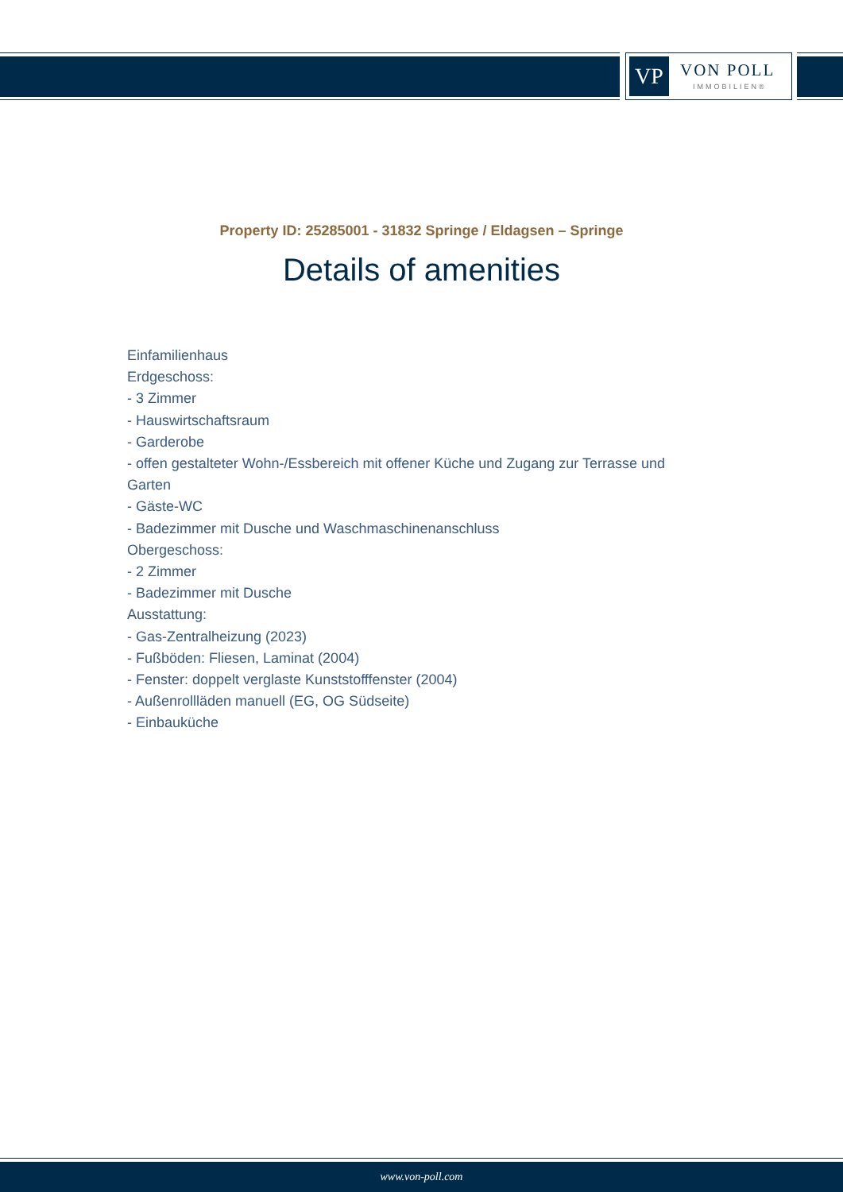VP
VON POLL
IMMOBILIEN®
Property ID: 25285001 - 31832 Springe / Eldagsen – Springe
Details of amenities
Einfamilienhaus
Erdgeschoss:
- 3 Zimmer
- Hauswirtschaftsraum
- Garderobe
- offen gestalteter Wohn-/Essbereich mit offener Küche und Zugang zur Terrasse und Garten
- Gäste-WC
- Badezimmer mit Dusche und Waschmaschinenanschluss
Obergeschoss:
- 2 Zimmer
- Badezimmer mit Dusche
Ausstattung:
- Gas-Zentralheizung (2023)
- Fußböden: Fliesen, Laminat (2004)
- Fenster: doppelt verglaste Kunststofffenster (2004)
- Außenrollläden manuell (EG, OG Südseite)
- Einbauküche
www.von-poll.com